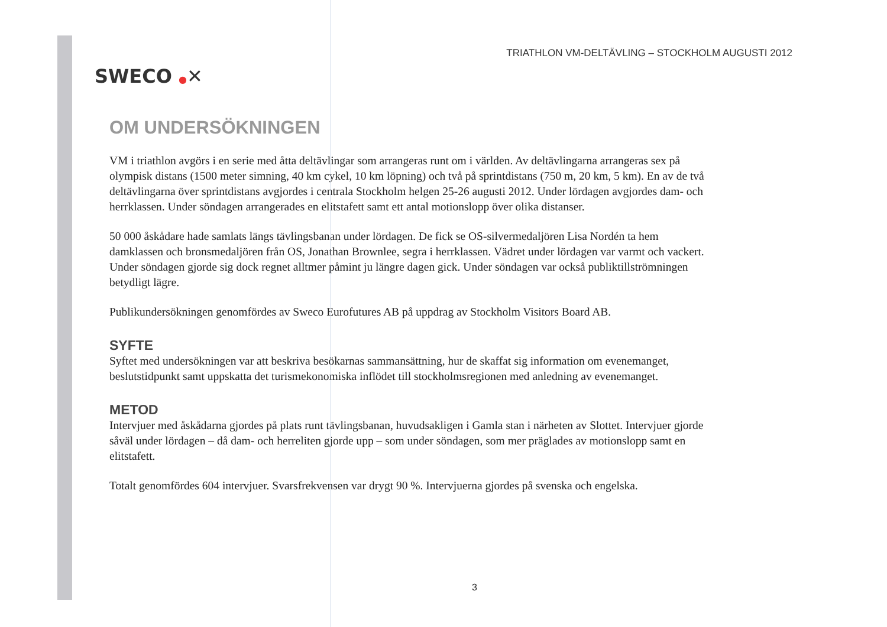SWECO ●✕
TRIATHLON VM-DELTÄVLING – STOCKHOLM AUGUSTI 2012
OM UNDERSÖKNINGEN
VM i triathlon avgörs i en serie med åtta deltävlingar som arrangeras runt om i världen. Av deltävlingarna arrangeras sex på olympisk distans (1500 meter simning, 40 km cykel, 10 km löpning) och två på sprintdistans (750 m, 20 km, 5 km). En av de två deltävlingarna över sprintdistans avgjordes i centrala Stockholm helgen 25-26 augusti 2012. Under lördagen avgjordes dam- och herrklassen. Under söndagen arrangerades en elitstafett samt ett antal motionslopp över olika distanser.
50 000 åskådare hade samlats längs tävlingsbanan under lördagen. De fick se OS-silvermedaljören Lisa Nordén ta hem damklassen och bronsmedaljören från OS, Jonathan Brownlee, segra i herrklassen. Vädret under lördagen var varmt och vackert. Under söndagen gjorde sig dock regnet alltmer påmint ju längre dagen gick. Under söndagen var också publiktillströmningen betydligt lägre.
Publikundersökningen genomfördes av Sweco Eurofutures AB på uppdrag av Stockholm Visitors Board AB.
SYFTE
Syftet med undersökningen var att beskriva besökarnas sammansättning, hur de skaffat sig information om evenemanget, beslutstidpunkt samt uppskatta det turismekonomiska inflödet till stockholmsregionen med anledning av evenemanget.
METOD
Intervjuer med åskådarna gjordes på plats runt tävlingsbanan, huvudsakligen i Gamla stan i närheten av Slottet. Intervjuer gjorde såväl under lördagen – då dam- och herreliten gjorde upp – som under söndagen, som mer präglades av motionslopp samt en elitstafett.
Totalt genomfördes 604 intervjuer. Svarsfrekvensen var drygt 90 %. Intervjuerna gjordes på svenska och engelska.
3